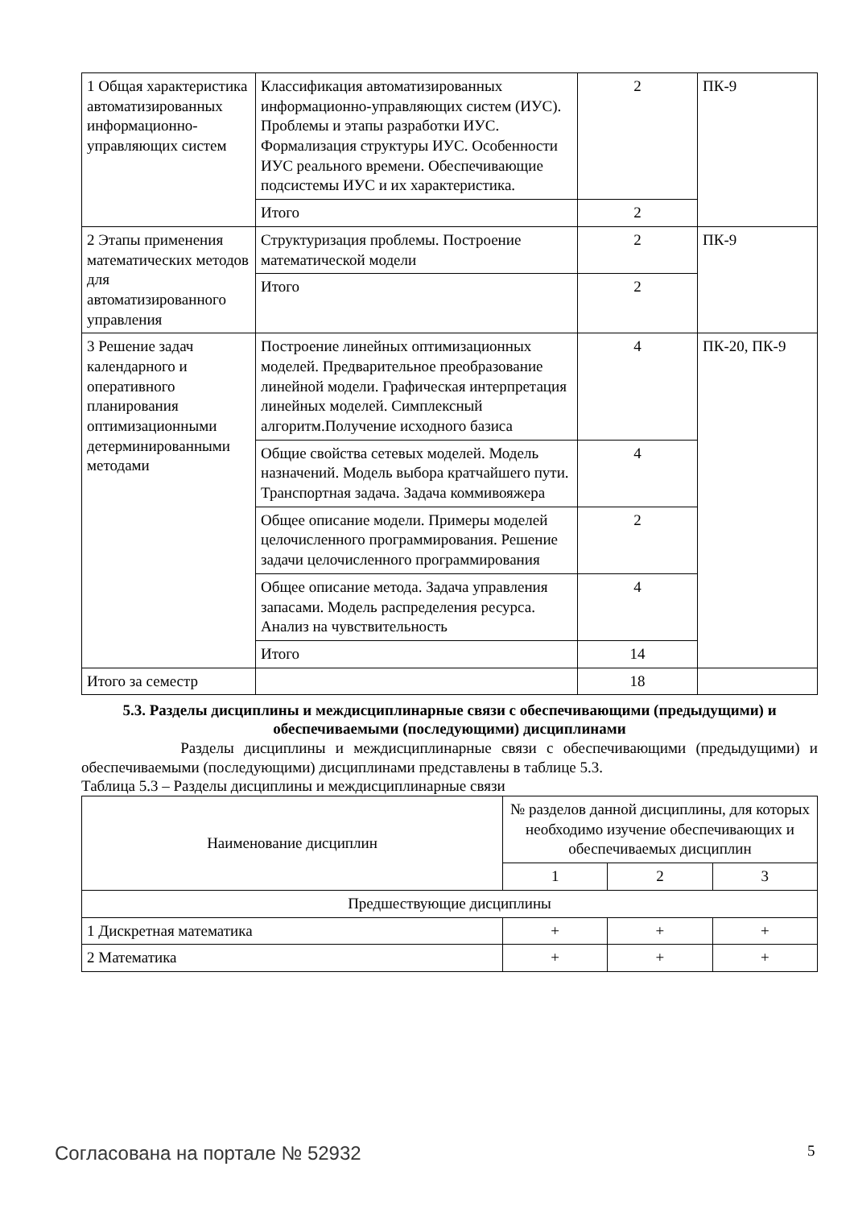| 1 Общая характеристика автоматизированных информационно-управляющих систем | Классификация автоматизированных информационно-управляющих систем (ИУС). Проблемы и этапы разработки ИУС. Формализация структуры ИУС. Особенности ИУС реального времени. Обеспечивающие подсистемы ИУС и их характеристика. | 2 | ПК-9 |
| | Итого | 2 | |
| 2 Этапы применения математических методов для автоматизированного управления | Структуризация проблемы. Построение математической модели | 2 | ПК-9 |
| | Итого | 2 | |
| 3 Решение задач календарного и оперативного планирования оптимизационными детерминированными методами | Построение линейных оптимизационных моделей. Предварительное преобразование линейной модели. Графическая интерпретация линейных моделей. Симплексный алгоритм.Получение исходного базиса | 4 | ПК-20, ПК-9 |
| | Общие свойства сетевых моделей. Модель назначений. Модель выбора кратчайшего пути. Транспортная задача. Задача коммивояжера | 4 | |
| | Общее описание модели. Примеры моделей целочисленного программирования. Решение задачи целочисленного программирования | 2 | |
| | Общее описание метода. Задача управления запасами. Модель распределения ресурса. Анализ на чувствительность | 4 | |
| | Итого | 14 | |
| Итого за семестр | | 18 | |
5.3. Разделы дисциплины и междисциплинарные связи с обеспечивающими (предыдущими) и обеспечиваемыми (последующими) дисциплинами
Разделы дисциплины и междисциплинарные связи с обеспечивающими (предыдущими) и обеспечиваемыми (последующими) дисциплинами представлены в таблице 5.3.
Таблица 5.3 – Разделы дисциплины и междисциплинарные связи
| Наименование дисциплин | № разделов данной дисциплины, для которых необходимо изучение обеспечивающих и обеспечиваемых дисциплин | | |
| --- | --- | --- | --- |
| | 1 | 2 | 3 |
| Предшествующие дисциплины | | | |
| 1 Дискретная математика | + | + | + |
| 2 Математика | + | + | + |
Согласована на портале № 52932 5